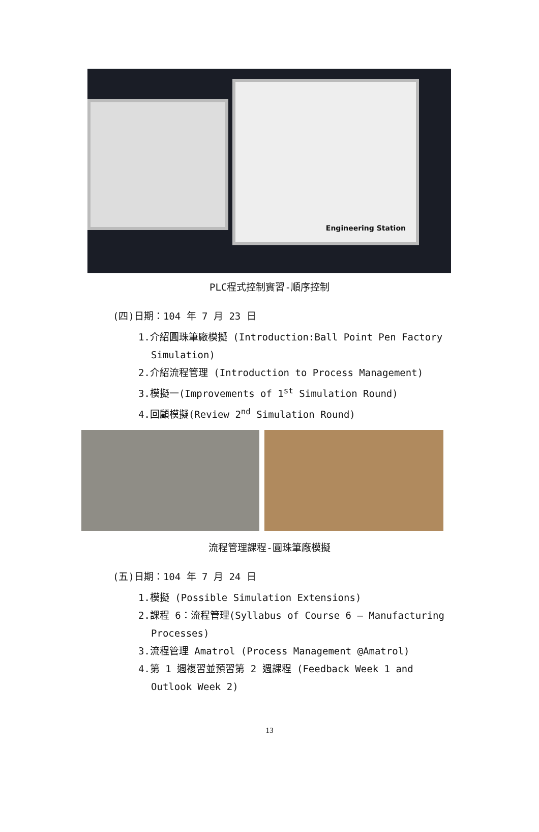Engineering Station
PLC程式控制實習-順序控制
(四)日期：104 年 7 月 23 日
1.介紹圓珠筆廠模擬 (Introduction:Ball Point Pen Factory Simulation)
2.介紹流程管理 (Introduction to Process Management)
3.模擬一(Improvements of 1<sup>st</sup> Simulation Round)
4.回顧模擬(Review 2<sup>nd</sup> Simulation Round)
流程管理課程-圓珠筆廠模擬
(五)日期：104 年 7 月 24 日
1.模擬 (Possible Simulation Extensions)
2.課程 6：流程管理(Syllabus of Course 6 – Manufacturing Processes)
3.流程管理 Amatrol (Process Management @Amatrol)
4.第 1 週複習並預習第 2 週課程 (Feedback Week 1 and Outlook Week 2)
13